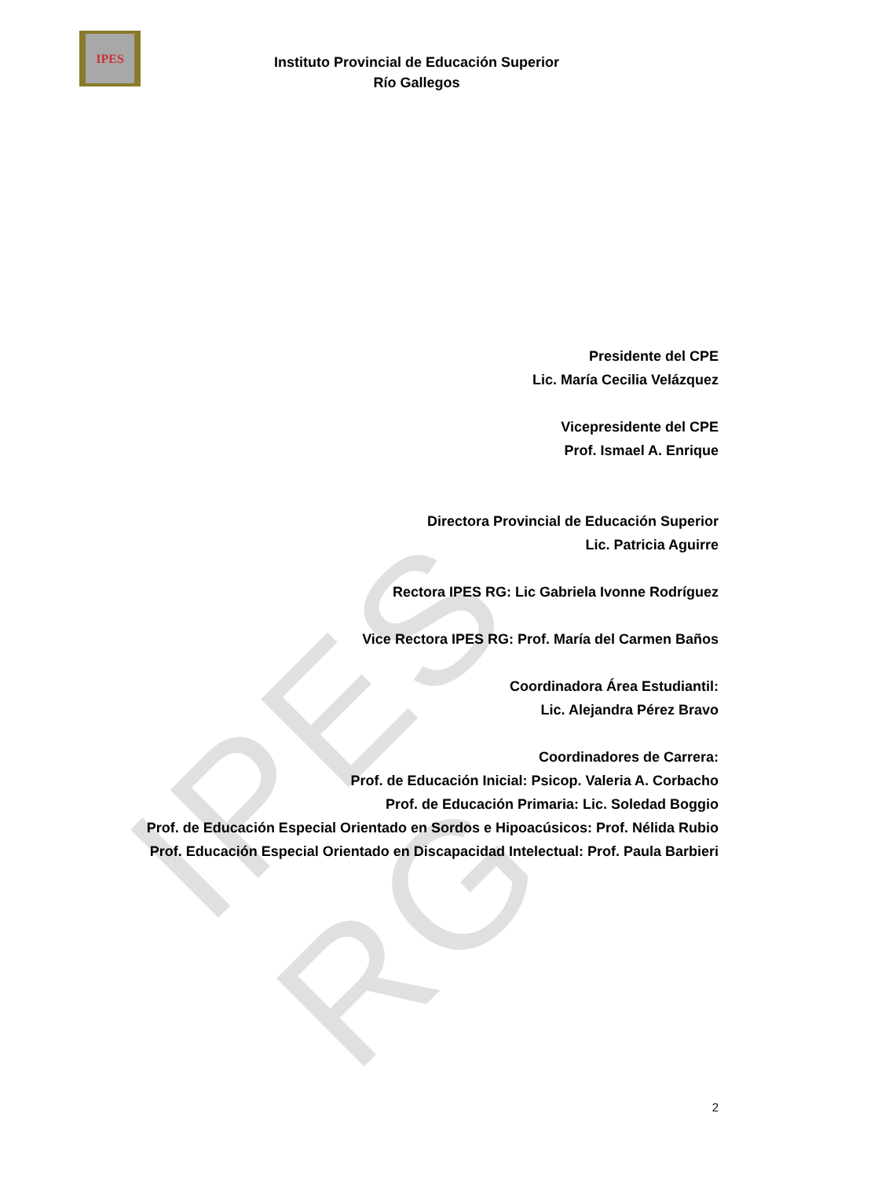IPES
IPES RG
Instituto Provincial de Educación Superior
Río Gallegos
Presidente del CPE
Lic. María Cecilia Velázquez
Vicepresidente del CPE
Prof. Ismael A. Enrique
Directora Provincial de Educación Superior
Lic. Patricia Aguirre
Rectora IPES RG: Lic Gabriela Ivonne Rodríguez
Vice Rectora IPES RG: Prof. María del Carmen Baños
Coordinadora Área Estudiantil:
Lic. Alejandra Pérez Bravo
Coordinadores de Carrera:
Prof. de Educación Inicial: Psicop. Valeria A. Corbacho
Prof. de Educación Primaria: Lic. Soledad Boggio
Prof. de Educación Especial Orientado en Sordos e Hipoacúsicos: Prof. Nélida Rubio
Prof. Educación Especial Orientado en Discapacidad Intelectual: Prof. Paula Barbieri
2